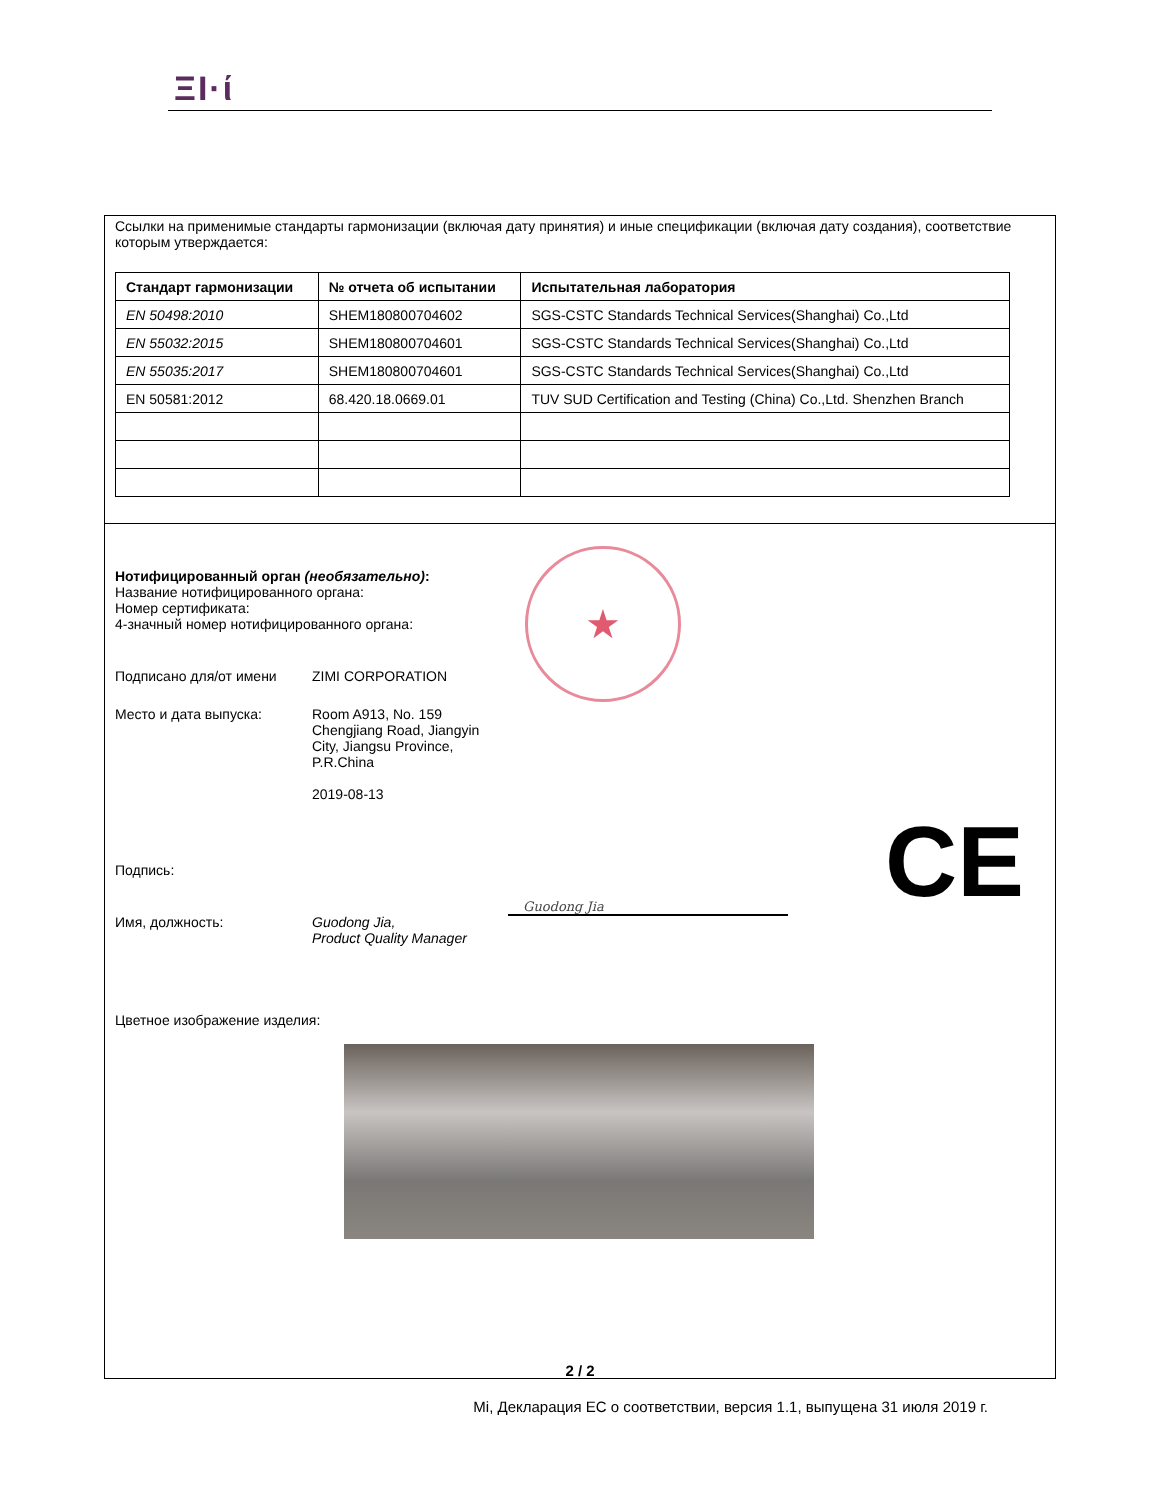ΞΙ·ί
Ссылки на применимые стандарты гармонизации (включая дату принятия) и иные спецификации (включая дату создания), соответствие которым утверждается:
| Стандарт гармонизации | № отчета об испытании | Испытательная лаборатория |
| --- | --- | --- |
| EN 50498:2010 | SHEM180800704602 | SGS-CSTC Standards Technical Services(Shanghai) Co.,Ltd |
| EN 55032:2015 | SHEM180800704601 | SGS-CSTC Standards Technical Services(Shanghai) Co.,Ltd |
| EN 55035:2017 | SHEM180800704601 | SGS-CSTC Standards Technical Services(Shanghai) Co.,Ltd |
| EN 50581:2012 | 68.420.18.0669.01 | TUV SUD Certification and Testing (China) Co.,Ltd. Shenzhen Branch |
★
Нотифицированный орган (необязательно):
Название нотифицированного органа:
Номер сертификата:
4-значный номер нотифицированного органа:
Подписано для/от имени ZIMI CORPORATION
Место и дата выпуска: Room A913, No. 159
Chengjiang Road, Jiangyin
City, Jiangsu Province,
P.R.China
2019-08-13
Подпись:
Guodong Jia CE
Имя, должность: Guodong Jia,
Product Quality Manager
Цветное изображение изделия:
2 / 2
Mi, Декларация ЕС о соответствии, версия 1.1, выпущена 31 июля 2019 г.